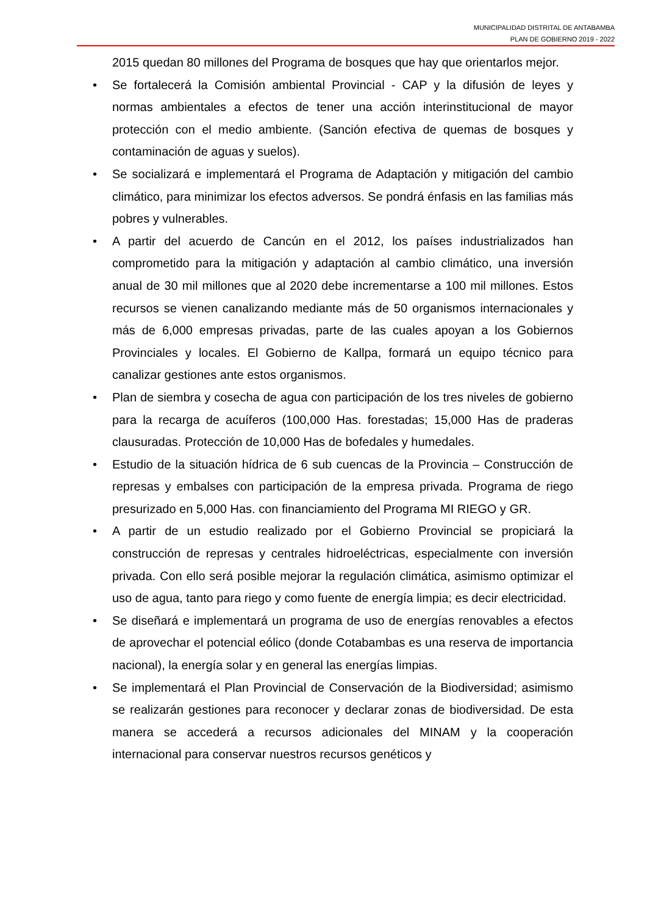MUNICIPALIDAD DISTRITAL DE ANTABAMBA
PLAN DE GOBIERNO 2019 - 2022
2015 quedan 80 millones del Programa de bosques que hay que orientarlos mejor.
• Se fortalecerá la Comisión ambiental Provincial - CAP y la difusión de leyes y normas ambientales a efectos de tener una acción interinstitucional de mayor protección con el medio ambiente. (Sanción efectiva de quemas de bosques y contaminación de aguas y suelos).
• Se socializará e implementará el Programa de Adaptación y mitigación del cambio climático, para minimizar los efectos adversos. Se pondrá énfasis en las familias más pobres y vulnerables.
• A partir del acuerdo de Cancún en el 2012, los países industrializados han comprometido para la mitigación y adaptación al cambio climático, una inversión anual de 30 mil millones que al 2020 debe incrementarse a 100 mil millones. Estos recursos se vienen canalizando mediante más de 50 organismos internacionales y más de 6,000 empresas privadas, parte de las cuales apoyan a los Gobiernos Provinciales y locales. El Gobierno de Kallpa, formará un equipo técnico para canalizar gestiones ante estos organismos.
• Plan de siembra y cosecha de agua con participación de los tres niveles de gobierno para la recarga de acuíferos (100,000 Has. forestadas; 15,000 Has de praderas clausuradas. Protección de 10,000 Has de bofedales y humedales.
• Estudio de la situación hídrica de 6 sub cuencas de la Provincia – Construcción de represas y embalses con participación de la empresa privada. Programa de riego presurizado en 5,000 Has. con financiamiento del Programa MI RIEGO y GR.
• A partir de un estudio realizado por el Gobierno Provincial se propiciará la construcción de represas y centrales hidroeléctricas, especialmente con inversión privada. Con ello será posible mejorar la regulación climática, asimismo optimizar el uso de agua, tanto para riego y como fuente de energía limpia; es decir electricidad.
• Se diseñará e implementará un programa de uso de energías renovables a efectos de aprovechar el potencial eólico (donde Cotabambas es una reserva de importancia nacional), la energía solar y en general las energías limpias.
• Se implementará el Plan Provincial de Conservación de la Biodiversidad; asimismo se realizarán gestiones para reconocer y declarar zonas de biodiversidad. De esta manera se accederá a recursos adicionales del MINAM y la cooperación internacional para conservar nuestros recursos genéticos y